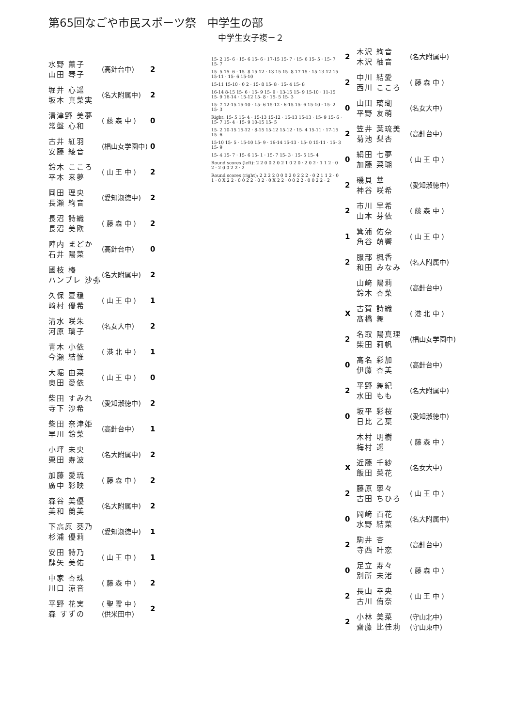第65回なごや市民スポーツ祭　中学生の部
中学生女子複－２
| 水野 薫子 山田 琴子 | (高針台中) | 2 |
| 堀井 心遥 坂本 真菜実 | (名大附属中) | 2 |
| 清津野 美夢 常盤 心和 | ( 藤 森 中 ) | 0 |
| 古井 紅羽 安藤 綾音 | (椙山女学園中) | 0 |
| 鈴木 こころ 平本 来夢 | ( 山 王 中 ) | 2 |
| 岡田 理央 長瀬 絢音 | (愛知淑徳中) | 2 |
| 長沼 詩織 長沼 美欧 | ( 藤 森 中 ) | 2 |
| 陣内 まどか 石井 陽菜 | (高針台中) | 0 |
| 國枝 椿 ハンブレ 沙弥 | (名大附属中) | 2 |
| 久保 夏穏 﨑村 優希 | ( 山 王 中 ) | 1 |
| 清水 咲朱 河原 璃子 | (名女大中) | 2 |
| 青木 小依 今瀬 結惟 | ( 港 北 中 ) | 1 |
| 大堀 由菜 奥田 愛依 | ( 山 王 中 ) | 0 |
| 柴田 すみれ 寺下 沙希 | (愛知淑徳中) | 2 |
| 柴田 奈津姫 早川 鈴菜 | (高針台中) | 1 |
| 小坪 未央 栗田 寿波 | (名大附属中) | 2 |
| 加藤 愛琉 廣中 彩映 | ( 藤 森 中 ) | 2 |
| 森谷 美優 美和 蘭美 | (名大附属中) | 2 |
| 下高原 葵乃 杉浦 優莉 | (愛知淑徳中) | 1 |
| 安田 詩乃 肆矢 美佑 | ( 山 王 中 ) | 1 |
| 中家 杏珠 川口 涼音 | ( 藤 森 中 ) | 2 |
| 平野 花実 森 すずの | ( 聖 霊 中 ) (供米田中) | 2 |
15- 2 15- 6 · 15- 6 15- 6 · 17-15 15- 7 · 15- 6 15- 5 · 15- 7 15- 7
15- 5 15- 6 · 15- 8 15-12 · 13-15 15- 8 17-15 · 15-13 12-15 15-11 · 15- 6 15-10
15-11 15-10 · 0 2 · 15- 8 15- 8 · 15- 4 15- 8
16-14 8-15 15- 6 · 15- 9 15- 9 · 13-15 15- 9 15-10 · 11-15 15- 9 16-14 · 15-12 15- 8 · 15- 5 15- 3
15- 7 12-15 15-10 · 15- 6 15-12 · 6-15 15- 6 15-10 · 15- 2 15- 3
Right: 15- 5 15- 4 · 15-13 15-12 · 15-13 15-13 · 15- 9 15- 6 · 15- 7 15- 4 · 15- 9 10-15 15- 5
15- 2 10-15 15-12 · 8-15 15-12 15-12 · 15- 4 15-11 · 17-15 15- 6
15-10 15- 5 · 15-10 15- 9 · 16-14 15-13 · 15- 0 15-11 · 15- 3 15- 9
15- 4 15- 7 · 15- 6 15- 1 · 15- 7 15- 3 · 15- 5 15- 4
Round scores (left): 2 2 0 0 2 0 2 1 0 2 0 · 2 0 2 · 1 1 2 · 0 2 · 2 0 0 2 2 · 2
Round scores (right): 2 2 2 2 0 0 0 2 0 2 2 2 · 0 2 1 1 2 · 0 1 · 0 X 2 2 · 0 0 2 2 · 0 2 · 0 X 2 2 · 0 0 2 2 · 0 0 2 2 · 2
| 2 | 木沢 絢音 木沢 柚音 | (名大附属中) |
| 2 | 中川 結愛 西川 こころ | ( 藤 森 中 ) |
| 0 | 山田 璃瑚 平野 友萌 | (名女大中) |
| 2 | 笠井 葉琉美 菊池 梨杏 | (高針台中) |
| 0 | 絹田 七夢 加藤 菜瑚 | ( 山 王 中 ) |
| 2 | 磯貝 華 神谷 咲希 | (愛知淑徳中) |
| 2 | 市川 早希 山本 芽依 | ( 藤 森 中 ) |
| 1 | 箕浦 佑奈 角谷 萌響 | ( 山 王 中 ) |
| 2 | 服部 楓香 和田 みなみ | (名大附属中) |
| | 山﨑 陽莉 鈴木 杏菜 | (高針台中) |
| X | 古賀 詩織 髙橋 舞 | ( 港 北 中 ) |
| 2 | 名取 陽真理 柴田 莉帆 | (椙山女学園中) |
| 0 | 高名 彩加 伊藤 杏美 | (高針台中) |
| 2 | 平野 舞紀 水田 もも | (名大附属中) |
| 0 | 坂平 彩桜 日比 乙葉 | (愛知淑徳中) |
| | 木村 明樹 梅村 遥 | ( 藤 森 中 ) |
| X | 近藤 千紗 飯田 菜花 | (名女大中) |
| 2 | 藤原 寧々 古田 ちひろ | ( 山 王 中 ) |
| 0 | 岡﨑 百花 水野 結菜 | (名大附属中) |
| 2 | 駒井 杏 寺西 叶恋 | (高針台中) |
| 0 | 足立 寿々 別所 未渚 | ( 藤 森 中 ) |
| 2 | 長山 幸央 古川 侑奈 | ( 山 王 中 ) |
| 2 | 小林 美菜 齋藤 比佳莉 | (守山北中) (守山東中) |